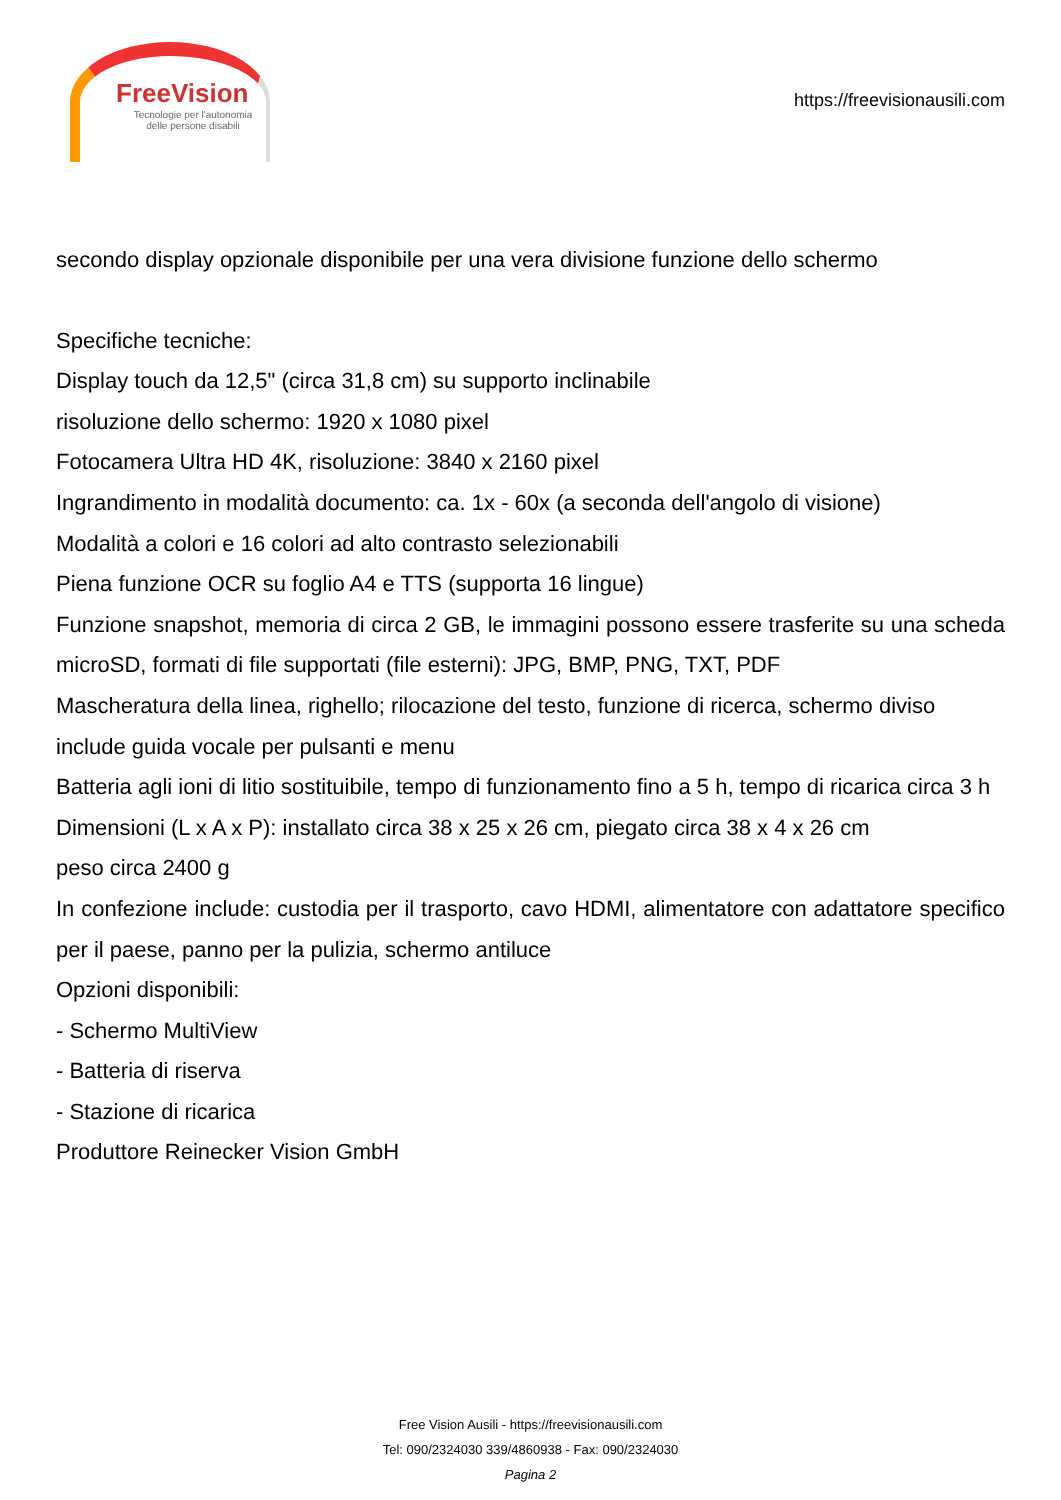FreeVision
Tecnologie per l'autonomia
delle persone disabili
https://freevisionausili.com
secondo display opzionale disponibile per una vera divisione funzione dello schermo
Specifiche tecniche:
Display touch da 12,5" (circa 31,8 cm) su supporto inclinabile
risoluzione dello schermo: 1920 x 1080 pixel
Fotocamera Ultra HD 4K, risoluzione: 3840 x 2160 pixel
Ingrandimento in modalità documento: ca. 1x - 60x (a seconda dell'angolo di visione)
Modalità a colori e 16 colori ad alto contrasto selezionabili
Piena funzione OCR su foglio A4 e TTS (supporta 16 lingue)
Funzione snapshot, memoria di circa 2 GB, le immagini possono essere trasferite su una scheda microSD, formati di file supportati (file esterni): JPG, BMP, PNG, TXT, PDF
Mascheratura della linea, righello; rilocazione del testo, funzione di ricerca, schermo diviso
include guida vocale per pulsanti e menu
Batteria agli ioni di litio sostituibile, tempo di funzionamento fino a 5 h, tempo di ricarica circa 3 h
Dimensioni (L x A x P): installato circa 38 x 25 x 26 cm, piegato circa 38 x 4 x 26 cm
peso circa 2400 g
In confezione include: custodia per il trasporto, cavo HDMI, alimentatore con adattatore specifico per il paese, panno per la pulizia, schermo antiluce
Opzioni disponibili:
- Schermo MultiView
- Batteria di riserva
- Stazione di ricarica
Produttore Reinecker Vision GmbH
Free Vision Ausili - https://freevisionausili.com
Tel: 090/2324030 339/4860938 - Fax: 090/2324030
Pagina 2